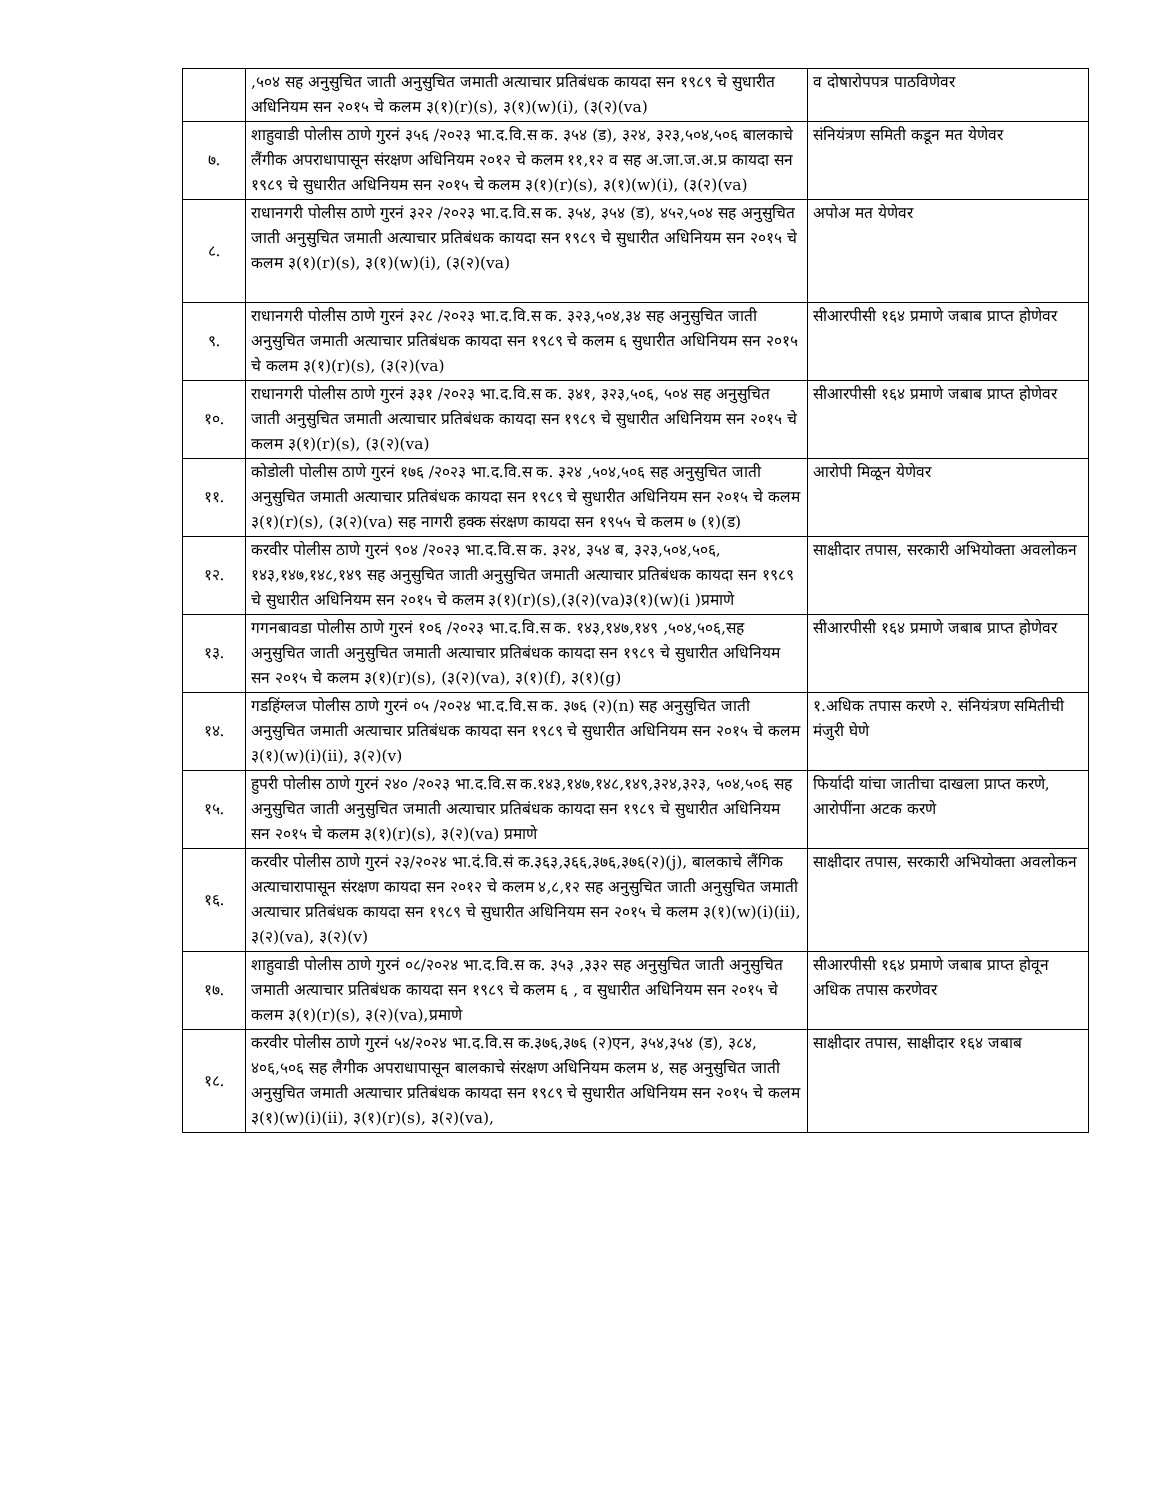| | ,५०४ सह अनुसुचित जाती अनुसुचित जमाती अत्याचार प्रतिबंधक कायदा सन १९८९ चे सुधारीत अधिनियम सन २०१५ चे कलम ३(१)(r)(s), ३(१)(w)(i), (३(२)(va) | व दोषारोपपत्र पाठविणेवर |
| ७. | शाहुवाडी पोलीस ठाणे गुरनं ३५६ /२०२३ भा.द.वि.स क. ३५४ (ड), ३२४, ३२३,५०४,५०६ बालकाचे लैंगीक अपराधापासून संरक्षण अधिनियम २०१२ चे कलम ११,१२ व सह अ.जा.ज.अ.प्र कायदा सन १९८९ चे सुधारीत अधिनियम सन २०१५ चे कलम ३(१)(r)(s), ३(१)(w)(i), (३(२)(va) | संनियंत्रण समिती कडून मत येणेवर |
| ८. | राधानगरी पोलीस ठाणे गुरनं ३२२ /२०२३ भा.द.वि.स क. ३५४, ३५४ (ड), ४५२,५०४ सह अनुसुचित जाती अनुसुचित जमाती अत्याचार प्रतिबंधक कायदा सन १९८९ चे सुधारीत अधिनियम सन २०१५ चे कलम ३(१)(r)(s), ३(१)(w)(i), (३(२)(va) | अपोअ मत येणेवर |
| ९. | राधानगरी पोलीस ठाणे गुरनं ३२८ /२०२३ भा.द.वि.स क. ३२३,५०४,३४ सह अनुसुचित जाती अनुसुचित जमाती अत्याचार प्रतिबंधक कायदा सन १९८९ चे कलम ६ सुधारीत अधिनियम सन २०१५ चे कलम ३(१)(r)(s), (३(२)(va) | सीआरपीसी १६४ प्रमाणे जबाब प्राप्त होणेवर |
| १०. | राधानगरी पोलीस ठाणे गुरनं ३३१ /२०२३ भा.द.वि.स क. ३४१, ३२३,५०६, ५०४ सह अनुसुचित जाती अनुसुचित जमाती अत्याचार प्रतिबंधक कायदा सन १९८९ चे सुधारीत अधिनियम सन २०१५ चे कलम ३(१)(r)(s), (३(२)(va) | सीआरपीसी १६४ प्रमाणे जबाब प्राप्त होणेवर |
| ११. | कोडोली पोलीस ठाणे गुरनं १७६ /२०२३ भा.द.वि.स क. ३२४ ,५०४,५०६ सह अनुसुचित जाती अनुसुचित जमाती अत्याचार प्रतिबंधक कायदा सन १९८९ चे सुधारीत अधिनियम सन २०१५ चे कलम ३(१)(r)(s), (३(२)(va) सह नागरी हक्क संरक्षण कायदा सन १९५५ चे कलम ७ (१)(ड) | आरोपी मिळून येणेवर |
| १२. | करवीर पोलीस ठाणे गुरनं ९०४ /२०२३ भा.द.वि.स क. ३२४, ३५४ ब, ३२३,५०४,५०६, १४३,१४७,१४८,१४९ सह अनुसुचित जाती अनुसुचित जमाती अत्याचार प्रतिबंधक कायदा सन १९८९ चे सुधारीत अधिनियम सन २०१५ चे कलम ३(१)(r)(s),(३(२)(va)३(१)(w)(i )प्रमाणे | साक्षीदार तपास, सरकारी अभियोक्ता अवलोकन |
| १३. | गगनबावडा पोलीस ठाणे गुरनं १०६ /२०२३ भा.द.वि.स क. १४३,१४७,१४९ ,५०४,५०६,सह अनुसुचित जाती अनुसुचित जमाती अत्याचार प्रतिबंधक कायदा सन १९८९ चे सुधारीत अधिनियम सन २०१५ चे कलम ३(१)(r)(s), (३(२)(va), ३(१)(f), ३(१)(g) | सीआरपीसी १६४ प्रमाणे जबाब प्राप्त होणेवर |
| १४. | गडहिंग्लज पोलीस ठाणे गुरनं ०५ /२०२४ भा.द.वि.स क. ३७६ (२)(n) सह अनुसुचित जाती अनुसुचित जमाती अत्याचार प्रतिबंधक कायदा सन १९८९ चे सुधारीत अधिनियम सन २०१५ चे कलम ३(१)(w)(i)(ii), ३(२)(v) | १.अधिक तपास करणे २. संनियंत्रण समितीची मंजुरी घेणे |
| १५. | हुपरी पोलीस ठाणे गुरनं २४० /२०२३ भा.द.वि.स क.१४३,१४७,१४८,१४९,३२४,३२३, ५०४,५०६ सह अनुसुचित जाती अनुसुचित जमाती अत्याचार प्रतिबंधक कायदा सन १९८९ चे सुधारीत अधिनियम सन २०१५ चे कलम ३(१)(r)(s), ३(२)(va) प्रमाणे | फिर्यादी यांचा जातीचा दाखला प्राप्त करणे, आरोपींना अटक करणे |
| १६. | करवीर पोलीस ठाणे गुरनं २३/२०२४ भा.दं.वि.सं क.३६३,३६६,३७६,३७६(२)(j), बालकाचे लैंगिक अत्याचारापासून संरक्षण कायदा सन २०१२ चे कलम ४,८,१२ सह अनुसुचित जाती अनुसुचित जमाती अत्याचार प्रतिबंधक कायदा सन १९८९ चे सुधारीत अधिनियम सन २०१५ चे कलम ३(१)(w)(i)(ii), ३(२)(va), ३(२)(v) | साक्षीदार तपास, सरकारी अभियोक्ता अवलोकन |
| १७. | शाहुवाडी पोलीस ठाणे गुरनं ०८/२०२४ भा.द.वि.स क. ३५३ ,३३२ सह अनुसुचित जाती अनुसुचित जमाती अत्याचार प्रतिबंधक कायदा सन १९८९ चे कलम ६ , व सुधारीत अधिनियम सन २०१५ चे कलम ३(१)(r)(s), ३(२)(va),प्रमाणे | सीआरपीसी १६४ प्रमाणे जबाब प्राप्त होवून अधिक तपास करणेवर |
| १८. | करवीर पोलीस ठाणे गुरनं ५४/२०२४ भा.द.वि.स क.३७६,३७६ (२)एन, ३५४,३५४ (ड), ३८४, ४०६,५०६ सह लैगीक अपराधापासून बालकाचे संरक्षण अधिनियम कलम ४, सह अनुसुचित जाती अनुसुचित जमाती अत्याचार प्रतिबंधक कायदा सन १९८९ चे सुधारीत अधिनियम सन २०१५ चे कलम ३(१)(w)(i)(ii), ३(१)(r)(s), ३(२)(va), | साक्षीदार तपास, साक्षीदार १६४ जबाब |